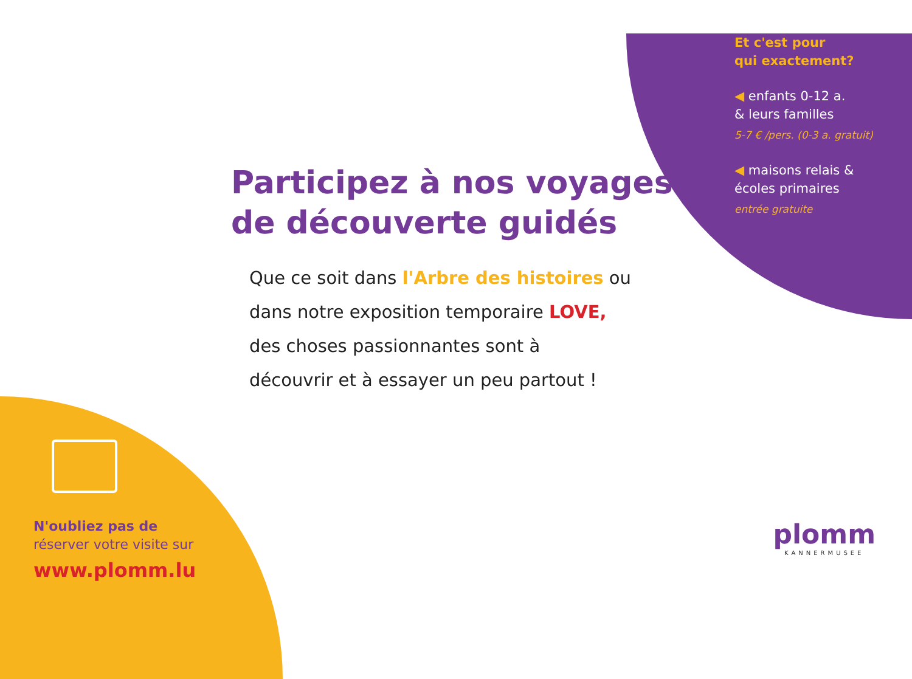Et c'est pour
qui exactement?
◀ enfants 0-12 a.
& leurs familles
5-7 € /pers. (0-3 a. gratuit)
◀ maisons relais &
écoles primaires
entrée gratuite
Participez à nos voyages
de découverte guidés
Que ce soit dans l'Arbre des histoires ou
dans notre exposition temporaire LOVE,
des choses passionnantes sont à
découvrir et à essayer un peu partout !
N'oubliez pas de
réserver votre visite sur
www.plomm.lu
plomm
KANNERMUSEE